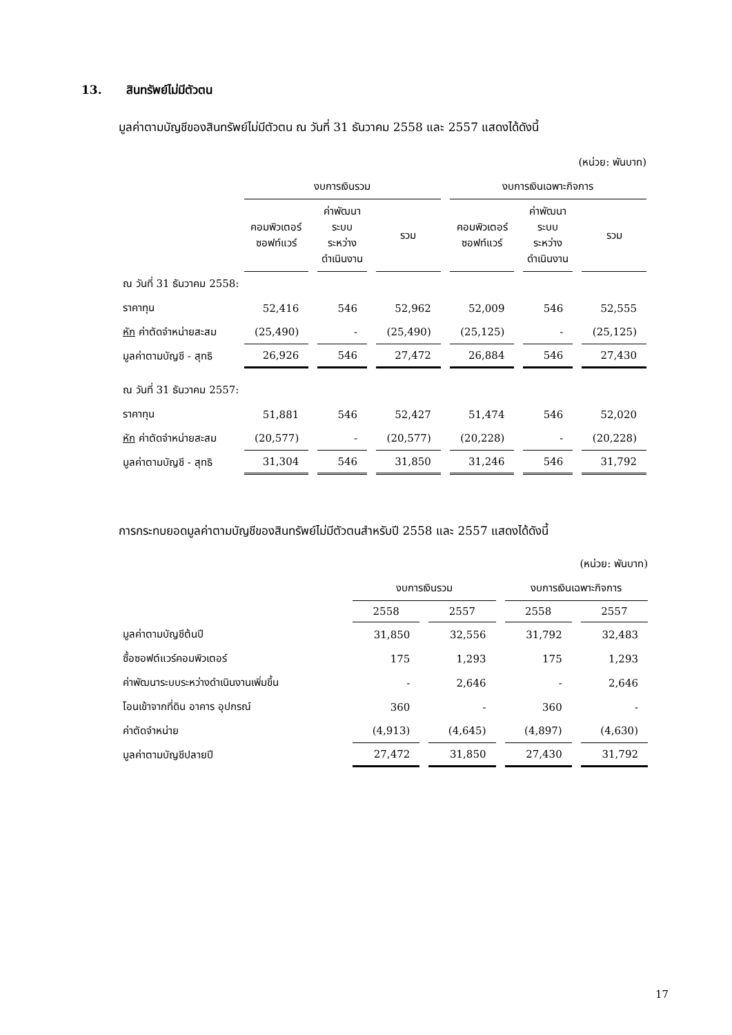13. สินทรัพย์ไม่มีตัวตน
มูลค่าตามบัญชีของสินทรัพย์ไม่มีตัวตน ณ วันที่ 31 ธันวาคม 2558 และ 2557 แสดงได้ดังนี้
| (หน่วย: พันบาท) | | | | | | |
| | งบการเงินรวม | | | งบการเงินเฉพาะกิจการ | | |
| | คอมพิวเตอร์ ซอฟท์แวร์ | ค่าพัฒนา ระบบ ระหว่าง ดำเนินงาน | รวม | คอมพิวเตอร์ ซอฟท์แวร์ | ค่าพัฒนา ระบบ ระหว่าง ดำเนินงาน | รวม |
| ณ วันที่ 31 ธันวาคม 2558: | | | | | | |
| ราคาทุน | 52,416 | 546 | 52,962 | 52,009 | 546 | 52,555 |
| หัก ค่าตัดจำหน่ายสะสม | (25,490) | - | (25,490) | (25,125) | - | (25,125) |
| มูลค่าตามบัญชี - สุทธิ | 26,926 | 546 | 27,472 | 26,884 | 546 | 27,430 |
| ณ วันที่ 31 ธันวาคม 2557: | | | | | | |
| ราคาทุน | 51,881 | 546 | 52,427 | 51,474 | 546 | 52,020 |
| หัก ค่าตัดจำหน่ายสะสม | (20,577) | - | (20,577) | (20,228) | - | (20,228) |
| มูลค่าตามบัญชี - สุทธิ | 31,304 | 546 | 31,850 | 31,246 | 546 | 31,792 |
การกระทบยอดมูลค่าตามบัญชีของสินทรัพย์ไม่มีตัวตนสำหรับปี 2558 และ 2557 แสดงได้ดังนี้
| (หน่วย: พันบาท) | | | | |
| | งบการเงินรวม | | งบการเงินเฉพาะกิจการ | |
| | 2558 | 2557 | 2558 | 2557 |
| มูลค่าตามบัญชีต้นปี | 31,850 | 32,556 | 31,792 | 32,483 |
| ซื้อซอฟต์แวร์คอมพิวเตอร์ | 175 | 1,293 | 175 | 1,293 |
| ค่าพัฒนาระบบระหว่างดำเนินงานเพิ่มขึ้น | - | 2,646 | - | 2,646 |
| โอนเข้าจากที่ดิน อาคาร อุปกรณ์ | 360 | - | 360 | - |
| ค่าตัดจำหน่าย | (4,913) | (4,645) | (4,897) | (4,630) |
| มูลค่าตามบัญชีปลายปี | 27,472 | 31,850 | 27,430 | 31,792 |
17